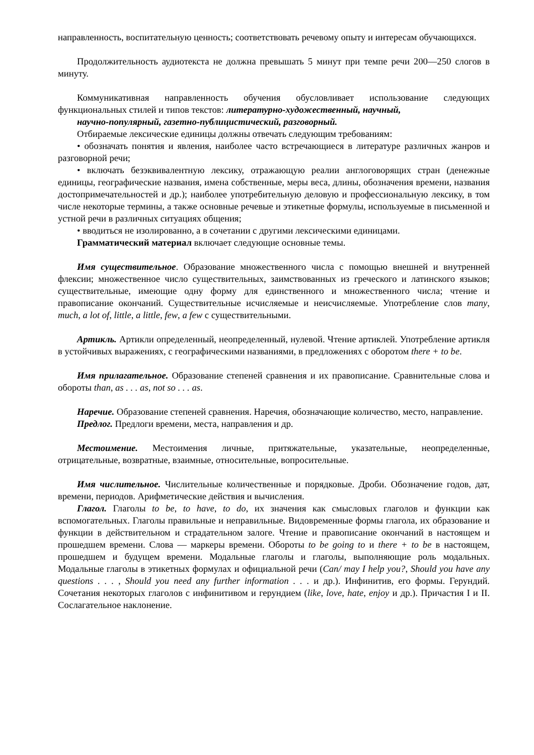направленность, воспитательную ценность; соответствовать речевому опыту и интересам обучающихся.
Продолжительность аудиотекста не должна превышать 5 минут при темпе речи 200—250 слогов в минуту.
Коммуникативная направленность обучения обусловливает использование следующих функциональных стилей и типов текстов: литературно-художественный, научный,
научно-популярный, газетно-публицистический, разговорный.
Отбираемые лексические единицы должны отвечать следующим требованиям:
• обозначать понятия и явления, наиболее часто встречающиеся в литературе различных жанров и разговорной речи;
• включать безэквивалентную лексику, отражающую реалии англоговорящих стран (денежные единицы, географические названия, имена собственные, меры веса, длины, обозначения времени, названия достопримечательностей и др.); наиболее употребительную деловую и профессиональную лексику, в том числе некоторые термины, а также основные речевые и этикетные формулы, используемые в письменной и устной речи в различных ситуациях общения;
• вводиться не изолированно, а в сочетании с другими лексическими единицами.
Грамматический материал включает следующие основные темы.
Имя существительное. Образование множественного числа с помощью внешней и внутренней флексии; множественное число существительных, заимствованных из греческого и латинского языков; существительные, имеющие одну форму для единственного и множественного числа; чтение и правописание окончаний. Существительные исчисляемые и неисчисляемые. Употребление слов many, much, a lot of, little, a little, few, a few с существительными.
Артикль. Артикли определенный, неопределенный, нулевой. Чтение артиклей. Употребление артикля в устойчивых выражениях, с географическими названиями, в предложениях с оборотом there + to be.
Имя прилагательное. Образование степеней сравнения и их правописание. Сравнительные слова и обороты than, as . . . as, not so . . . as.
Наречие. Образование степеней сравнения. Наречия, обозначающие количество, место, направление.
Предлог. Предлоги времени, места, направления и др.
Местоимение. Местоимения личные, притяжательные, указательные, неопределенные, отрицательные, возвратные, взаимные, относительные, вопросительные.
Имя числительное. Числительные количественные и порядковые. Дроби. Обозначение годов, дат, времени, периодов. Арифметические действия и вычисления.
Глагол. Глаголы to be, to have, to do, их значения как смысловых глаголов и функции как вспомогательных. Глаголы правильные и неправильные. Видовременные формы глагола, их образование и функции в действительном и страдательном залоге. Чтение и правописание окончаний в настоящем и прошедшем времени. Слова — маркеры времени. Обороты to be going to и there + to be в настоящем, прошедшем и будущем времени. Модальные глаголы и глаголы, выполняющие роль модальных. Модальные глаголы в этикетных формулах и официальной речи (Can/ may I help you?, Should you have any questions . . . , Should you need any further information . . . и др.). Инфинитив, его формы. Герундий. Сочетания некоторых глаголов с инфинитивом и герундием (like, love, hate, enjoy и др.). Причастия I и II. Сослагательное наклонение.